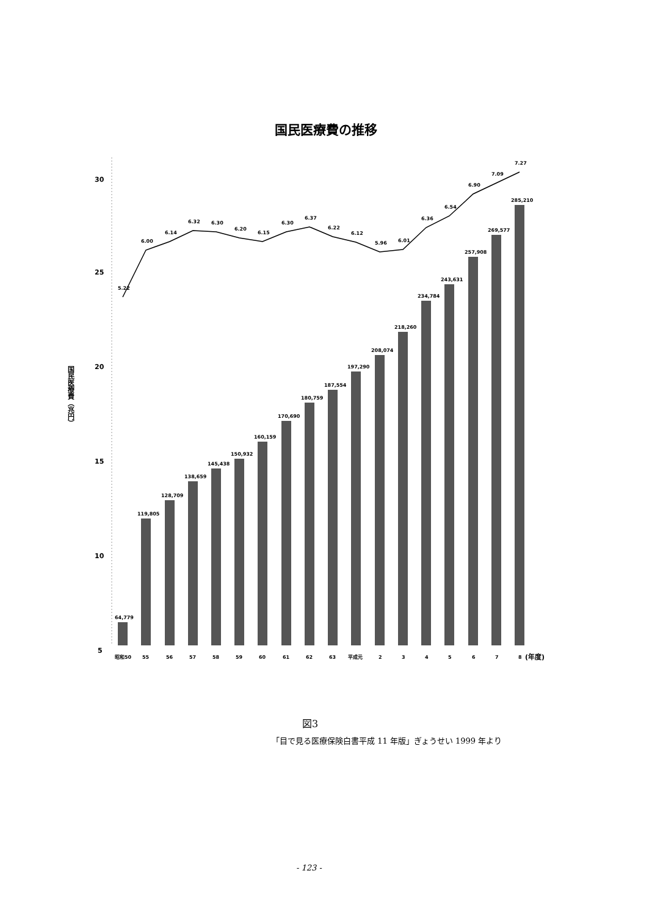国民医療費の推移
30
25
20
15
10
5
国民医療費（兆円）
5.22
6.00
6.14
6.32
6.30
6.20
6.15
6.30
6.37
6.22
6.12
5.96
6.01
6.36
6.54
6.90
7.09
7.27
64,779
119,805
128,709
138,659
145,438
150,932
160,159
170,690
180,759
187,554
197,290
208,074
218,260
234,784
243,631
257,908
269,577
285,210
昭和50
55
56
57
58
59
60
61
62
63
平成元
2
3
4
5
6
7
8
(年度)
図3
「目で見る医療保険白書平成 11 年版」ぎょうせい 1999 年より
- 123 -